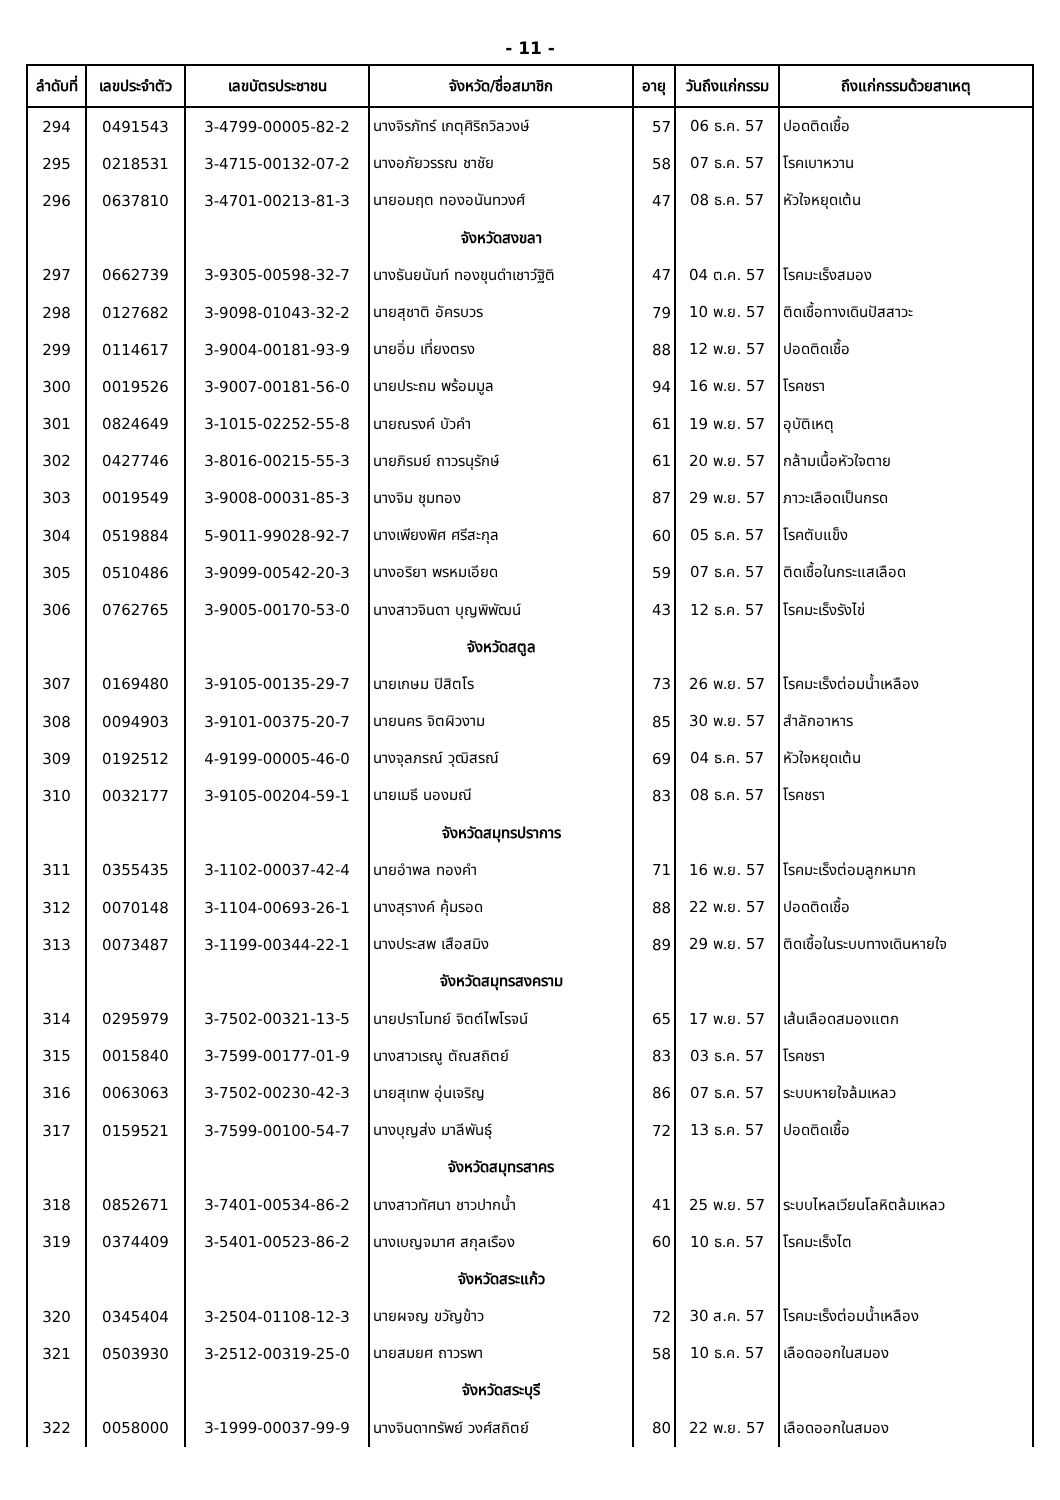- 11 -
| ลำดับที่ | เลขประจำตัว | เลขบัตรประชาชน | จังหวัด/ชื่อสมาชิก | อายุ | วันถึงแก่กรรม | ถึงแก่กรรมด้วยสาเหตุ |
| --- | --- | --- | --- | --- | --- | --- |
| 294 | 0491543 | 3-4799-00005-82-2 | นางจิรภัทร์ เกตุศิริถวิลวงษ์ | 57 | 06 ธ.ค. 57 | ปอดติดเชื้อ |
| 295 | 0218531 | 3-4715-00132-07-2 | นางอภัยวรรณ ชาชัย | 58 | 07 ธ.ค. 57 | โรคเบาหวาน |
| 296 | 0637810 | 3-4701-00213-81-3 | นายอมฤต ทองอนันทวงศ์ | 47 | 08 ธ.ค. 57 | หัวใจหยุดเต้น |
| | | | จังหวัดสงขลา | | | |
| 297 | 0662739 | 3-9305-00598-32-7 | นางธันยนันท์ ทองขุนดำเชาว์ฐิติ | 47 | 04 ต.ค. 57 | โรคมะเร็งสมอง |
| 298 | 0127682 | 3-9098-01043-32-2 | นายสุชาติ อัครบวร | 79 | 10 พ.ย. 57 | ติดเชื้อทางเดินปัสสาวะ |
| 299 | 0114617 | 3-9004-00181-93-9 | นายอิ่ม เที่ยงตรง | 88 | 12 พ.ย. 57 | ปอดติดเชื้อ |
| 300 | 0019526 | 3-9007-00181-56-0 | นายประถม พร้อมมูล | 94 | 16 พ.ย. 57 | โรคชรา |
| 301 | 0824649 | 3-1015-02252-55-8 | นายณรงค์ บัวคำ | 61 | 19 พ.ย. 57 | อุบัติเหตุ |
| 302 | 0427746 | 3-8016-00215-55-3 | นายภิรมย์ ถาวรนุรักษ์ | 61 | 20 พ.ย. 57 | กล้ามเนื้อหัวใจตาย |
| 303 | 0019549 | 3-9008-00031-85-3 | นางจิม ชุมทอง | 87 | 29 พ.ย. 57 | ภาวะเลือดเป็นกรด |
| 304 | 0519884 | 5-9011-99028-92-7 | นางเพียงพิศ ศรีสะกุล | 60 | 05 ธ.ค. 57 | โรคตับแข็ง |
| 305 | 0510486 | 3-9099-00542-20-3 | นางอริยา พรหมเอียด | 59 | 07 ธ.ค. 57 | ติดเชื้อในกระแสเลือด |
| 306 | 0762765 | 3-9005-00170-53-0 | นางสาวจินดา บุญพิพัฒน์ | 43 | 12 ธ.ค. 57 | โรคมะเร็งรังไข่ |
| | | | จังหวัดสตูล | | | |
| 307 | 0169480 | 3-9105-00135-29-7 | นายเกษม ปิสิตโร | 73 | 26 พ.ย. 57 | โรคมะเร็งต่อมน้ำเหลือง |
| 308 | 0094903 | 3-9101-00375-20-7 | นายนคร จิตผิวงาม | 85 | 30 พ.ย. 57 | สำลักอาหาร |
| 309 | 0192512 | 4-9199-00005-46-0 | นางจุลภรณ์ วุฒิสรณ์ | 69 | 04 ธ.ค. 57 | หัวใจหยุดเต้น |
| 310 | 0032177 | 3-9105-00204-59-1 | นายเมธี นองมณี | 83 | 08 ธ.ค. 57 | โรคชรา |
| | | | จังหวัดสมุทรปราการ | | | |
| 311 | 0355435 | 3-1102-00037-42-4 | นายอำพล ทองคำ | 71 | 16 พ.ย. 57 | โรคมะเร็งต่อมลูกหมาก |
| 312 | 0070148 | 3-1104-00693-26-1 | นางสุรางค์ คุ้มรอด | 88 | 22 พ.ย. 57 | ปอดติดเชื้อ |
| 313 | 0073487 | 3-1199-00344-22-1 | นางประสพ เสือสมิง | 89 | 29 พ.ย. 57 | ติดเชื้อในระบบทางเดินหายใจ |
| | | | จังหวัดสมุทรสงคราม | | | |
| 314 | 0295979 | 3-7502-00321-13-5 | นายปราโมทย์ จิตต์ไพโรจน์ | 65 | 17 พ.ย. 57 | เส้นเลือดสมองแตก |
| 315 | 0015840 | 3-7599-00177-01-9 | นางสาวเรณู ตัณสถิตย์ | 83 | 03 ธ.ค. 57 | โรคชรา |
| 316 | 0063063 | 3-7502-00230-42-3 | นายสุเทพ อุ่นเจริญ | 86 | 07 ธ.ค. 57 | ระบบหายใจล้มเหลว |
| 317 | 0159521 | 3-7599-00100-54-7 | นางบุญส่ง มาลีพันธุ์ | 72 | 13 ธ.ค. 57 | ปอดติดเชื้อ |
| | | | จังหวัดสมุทรสาคร | | | |
| 318 | 0852671 | 3-7401-00534-86-2 | นางสาวทัศนา ชาวปากน้ำ | 41 | 25 พ.ย. 57 | ระบบไหลเวียนโลหิตล้มเหลว |
| 319 | 0374409 | 3-5401-00523-86-2 | นางเบญจมาศ สกุลเรือง | 60 | 10 ธ.ค. 57 | โรคมะเร็งไต |
| | | | จังหวัดสระแก้ว | | | |
| 320 | 0345404 | 3-2504-01108-12-3 | นายผจญ ขวัญข้าว | 72 | 30 ส.ค. 57 | โรคมะเร็งต่อมน้ำเหลือง |
| 321 | 0503930 | 3-2512-00319-25-0 | นายสมยศ ถาวรพา | 58 | 10 ธ.ค. 57 | เลือดออกในสมอง |
| | | | จังหวัดสระบุรี | | | |
| 322 | 0058000 | 3-1999-00037-99-9 | นางจินดาทรัพย์ วงศ์สถิตย์ | 80 | 22 พ.ย. 57 | เลือดออกในสมอง |